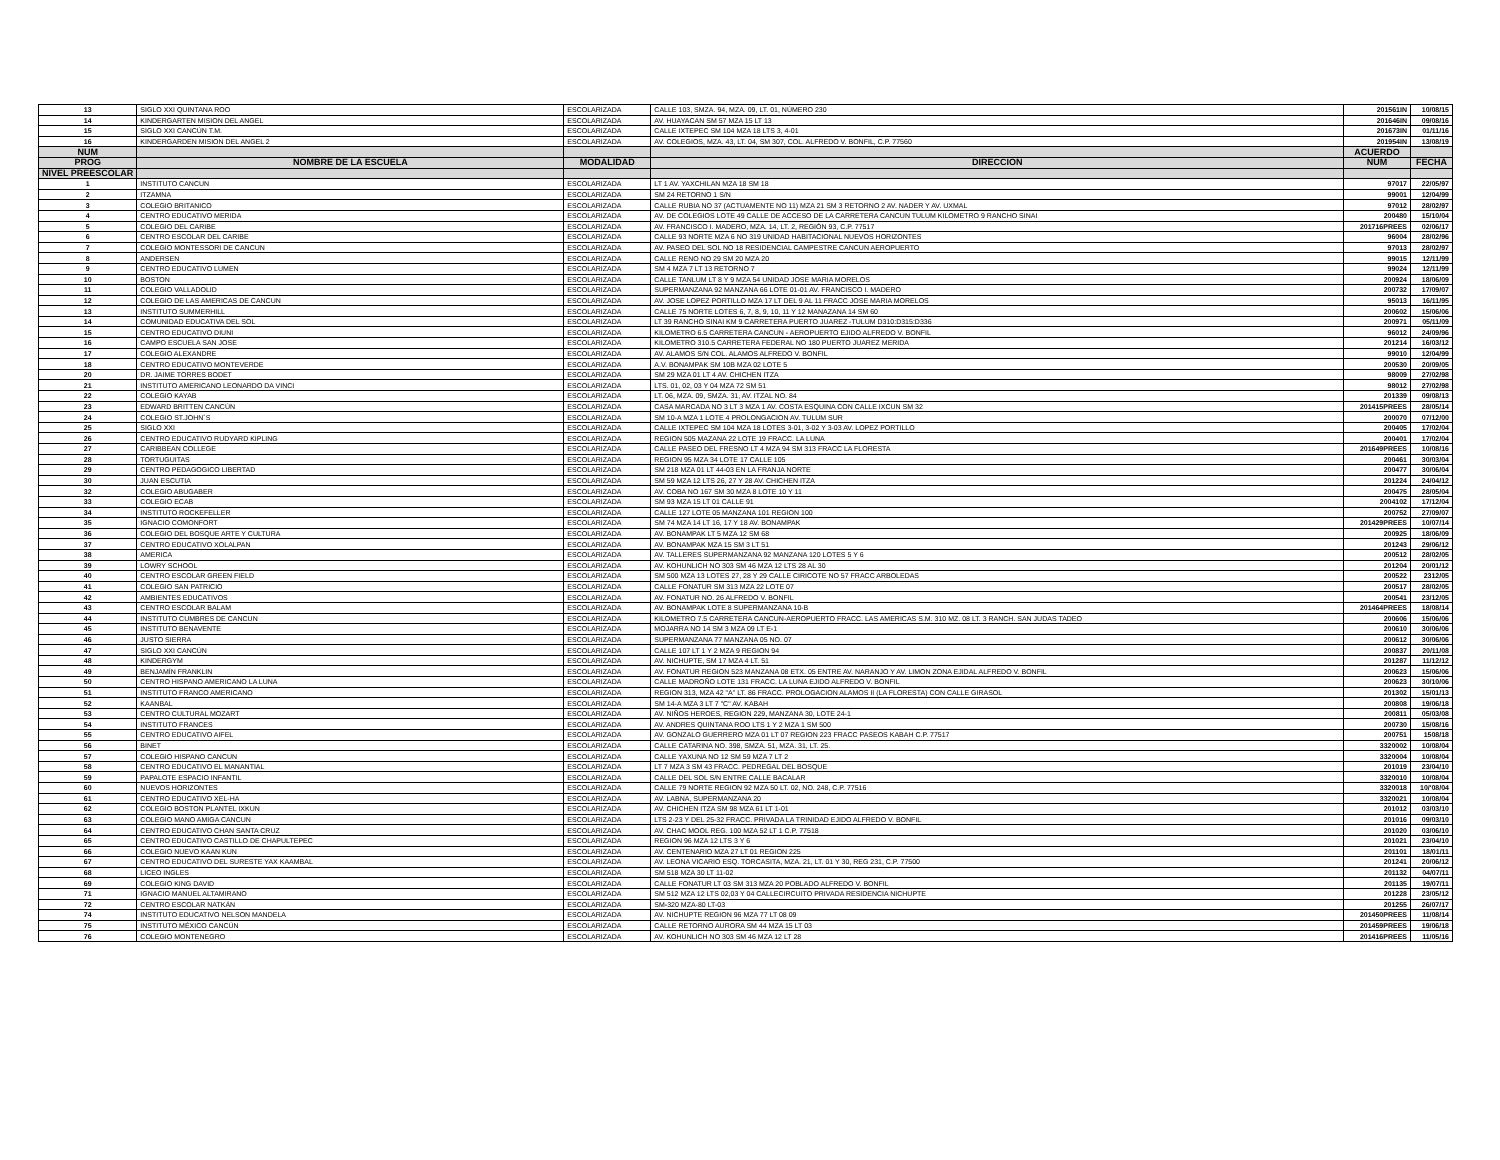| 13 | SIGLO XXI QUINTANA ROO | ESCOLARIZADA | CALLE 103, SMZA. 94, MZA. 09, LT. 01, NÚMERO 230 | 201561IN | 10/08/15 |
| 14 | KINDERGARTEN MISION DEL ANGEL | ESCOLARIZADA | AV. HUAYACAN SM 57 MZA 15 LT 13 | 201646IN | 09/08/16 |
| 15 | SIGLO XXI CANCÚN T.M. | ESCOLARIZADA | CALLE IXTEPEC SM 104 MZA 18 LTS 3, 4-01 | 201673IN | 01/11/16 |
| 16 | KINDERGARDEN MISION DEL ANGEL 2 | ESCOLARIZADA | AV. COLEGIOS, MZA. 43, LT. 04, SM 307, COL. ALFREDO V. BONFIL, C.P. 77560 | 201954IN | 13/08/19 |
| NUM | | | | ACUERDO | |
| PROG | NOMBRE DE LA ESCUELA | MODALIDAD | DIRECCIÓN | NUM | FECHA |
| NIVEL PREESCOLAR | | | | | |
| 1 | INSTITUTO CANCUN | ESCOLARIZADA | LT 1 AV. YAXCHILAN MZA 18 SM 18 | 97017 | 22/05/97 |
| 2 | ITZAMNA | ESCOLARIZADA | SM 24 RETORNO 1 S/N | 99001 | 12/04/99 |
| 3 | COLEGIO BRITANICO | ESCOLARIZADA | CALLE RUBIA NO 37 (ACTUAMENTE NO 11) MZA 21 SM 3 RETORNO 2 AV. NADER Y AV. UXMAL | 97012 | 28/02/97 |
| 4 | CENTRO EDUCATIVO MERIDA | ESCOLARIZADA | AV. DE COLEGIOS LOTE 49 CALLE DE ACCESO DE LA CARRETERA CANCUN TULUM KILOMETRO 9 RANCHO SINAI | 200480 | 15/10/04 |
| 5 | COLEGIO DEL CARIBE | ESCOLARIZADA | AV. FRANCISCO I. MADERO, MZA. 14, LT. 2, REGIÓN 93, C.P. 77517 | 201716PREES | 02/06/17 |
| 6 | CENTRO ESCOLAR DEL CARIBE | ESCOLARIZADA | CALLE 93 NORTE MZA 6 NO 319 UNIDAD HABITACIONAL NUEVOS HORIZONTES | 96004 | 28/02/96 |
| 7 | COLEGIO MONTESSORI DE CANCUN | ESCOLARIZADA | AV. PASEO DEL SOL NO 18 RESIDENCIAL CAMPESTRE CANCUN AEROPUERTO | 97013 | 28/02/97 |
| 8 | ANDERSEN | ESCOLARIZADA | CALLE RENO NO 29 SM 20 MZA 20 | 99015 | 12/11/99 |
| 9 | CENTRO EDUCATIVO LUMEN | ESCOLARIZADA | SM 4 MZA 7 LT 13 RETORNO 7 | 99024 | 12/11/99 |
| 10 | BOSTON | ESCOLARIZADA | CALLE TANLUM LT 8 Y 9 MZA 54 UNIDAD JOSE MARIA MORELOS | 200924 | 18/06/09 |
| 11 | COLEGIO VALLADOLID | ESCOLARIZADA | SUPERMANZANA 92 MANZANA 66 LOTE 01-01 AV. FRANCISCO I. MADERO | 200732 | 17/09/07 |
| 12 | COLEGIO DE LAS AMERICAS DE CANCUN | ESCOLARIZADA | AV. JOSE LOPEZ PORTILLO MZA 17 LT DEL 9 AL 11 FRACC JOSE MARIA MORELOS | 95013 | 16/11/95 |
| 13 | INSTITUTO SUMMERHILL | ESCOLARIZADA | CALLE 75 NORTE LOTES 6, 7, 8, 9, 10, 11 Y 12 MANAZANA 14 SM 60 | 200602 | 15/06/06 |
| 14 | COMUNIDAD EDUCATIVA DEL SOL | ESCOLARIZADA | LT 39 RANCHO SINAI KM 9 CARRETERA PUERTO JUAREZ -TULUM D310:D315:D336 | 200971 | 05/11/09 |
| 15 | CENTRO EDUCATIVO DIUNI | ESCOLARIZADA | KILOMETRO 6.5 CARRETERA CANCUN - AEROPUERTO EJIDO ALFREDO V. BONFIL | 96012 | 24/09/96 |
| 16 | CAMPO ESCUELA SAN JOSE | ESCOLARIZADA | KILOMETRO 310.5 CARRETERA FEDERAL NO 180 PUERTO JUAREZ MERIDA | 201214 | 16/03/12 |
| 17 | COLEGIO ALEXANDRE | ESCOLARIZADA | AV. ALAMOS S/N COL. ALAMOS ALFREDO V. BONFIL | 99010 | 12/04/99 |
| 18 | CENTRO EDUCATIVO MONTEVERDE | ESCOLARIZADA | A.V. BONAMPAK SM 10B MZA 02 LOTE 5 | 200530 | 20/09/05 |
| 20 | DR. JAIME TORRES BODET | ESCOLARIZADA | SM 29 MZA 01 LT 4 AV. CHICHEN ITZA | 98009 | 27/02/98 |
| 21 | INSTITUTO AMERICANO LEONARDO DA VINCI | ESCOLARIZADA | LTS. 01, 02, 03 Y 04 MZA 72 SM 51 | 98012 | 27/02/98 |
| 22 | COLEGIO KAYAB | ESCOLARIZADA | LT. 06, MZA. 09, SMZA. 31, AV. ITZAL NO. 84 | 201339 | 09/08/13 |
| 23 | EDWARD BRITTEN CANCÚN | ESCOLARIZADA | CASA MARCADA NO 3 LT 3 MZA 1 AV. COSTA ESQUINA CON CALLE IXCUN SM 32 | 201415PREES | 28/05/14 |
| 24 | COLEGIO ST.JOHN´S | ESCOLARIZADA | SM 10-A MZA 1 LOTE 4 PROLONGACION AV. TULUM SUR | 200070 | 07/12/00 |
| 25 | SIGLO XXI | ESCOLARIZADA | CALLE IXTEPEC SM 104 MZA 18 LOTES 3-01, 3-02 Y 3-03 AV. LOPEZ PORTILLO | 200405 | 17/02/04 |
| 26 | CENTRO EDUCATIVO RUDYARD KIPLING | ESCOLARIZADA | REGION 505 MAZANA 22 LOTE 19 FRACC. LA LUNA | 200401 | 17/02/04 |
| 27 | CARIBBEAN COLLEGE | ESCOLARIZADA | CALLE PASEO DEL FRESNO LT 4 MZA 94 SM 313 FRACC LA FLORESTA | 201649PREES | 10/08/16 |
| 28 | TORTUGUITAS | ESCOLARIZADA | REGION 95 MZA 34 LOTE 17 CALLE 105 | 200461 | 30/03/04 |
| 29 | CENTRO PEDAGOGICO LIBERTAD | ESCOLARIZADA | SM 218 MZA 01 LT 44-03 EN LA FRANJA NORTE | 200477 | 30/06/04 |
| 30 | JUAN ESCUTIA | ESCOLARIZADA | SM 59 MZA 12 LTS 26, 27 Y 28 AV. CHICHEN ITZA | 201224 | 24/04/12 |
| 32 | COLEGIO ABUGABER | ESCOLARIZADA | AV. COBA NO 167 SM 30 MZA 8 LOTE 10 Y 11 | 200475 | 28/05/04 |
| 33 | COLEGIO ECAB | ESCOLARIZADA | SM 93 MZA 15 LT 01 CALLE 91 | 2004102 | 17/12/04 |
| 34 | INSTITUTO ROCKEFELLER | ESCOLARIZADA | CALLE 127 LOTE 05 MANZANA 101 REGION 100 | 200752 | 27/09/07 |
| 35 | IGNACIO COMONFORT | ESCOLARIZADA | SM 74 MZA 14 LT 16, 17 Y 18 AV. BONAMPAK | 201429PREES | 10/07/14 |
| 36 | COLEGIO DEL BOSQUE ARTE Y CULTURA | ESCOLARIZADA | AV. BONAMPAK LT 5 MZA 12 SM 68 | 200925 | 18/06/09 |
| 37 | CENTRO EDUCATIVO XOLALPAN | ESCOLARIZADA | AV. BONAMPAK MZA 15 SM 3 LT 51 | 201243 | 29/06/12 |
| 38 | AMERICA | ESCOLARIZADA | AV. TALLERES SUPERMANZANA 92 MANZANA 120 LOTES 5 Y 6 | 200512 | 28/02/05 |
| 39 | LOWRY SCHOOL | ESCOLARIZADA | AV. KOHUNLICH NO 303 SM 46 MZA 12 LTS 28 AL 30 | 201204 | 20/01/12 |
| 40 | CENTRO ESCOLAR GREEN FIELD | ESCOLARIZADA | SM 500 MZA 13 LOTES 27, 28 Y 29 CALLE CIRICOTE NO 57 FRACC ARBOLEDAS | 200522 | 2312/05 |
| 41 | COLEGIO SAN PATRICIO | ESCOLARIZADA | CALLE FONATUR SM 313 MZA 22 LOTE 07 | 200517 | 28/02/05 |
| 42 | AMBIENTES EDUCATIVOS | ESCOLARIZADA | AV. FONATUR NO. 26 ALFREDO V. BONFIL | 200541 | 23/12/05 |
| 43 | CENTRO ESCOLAR BALAM | ESCOLARIZADA | AV. BONAMPAK LOTE 8 SUPERMANZANA 10-B | 201464PREES | 18/08/14 |
| 44 | INSTITUTO CUMBRES DE CANCUN | ESCOLARIZADA | KILOMETRO 7.5 CARRETERA CANCUN-AEROPUERTO FRACC. LAS AMERICAS S.M. 310 MZ. 08 LT. 3 RANCH. SAN JUDAS TADEO | 200606 | 15/06/06 |
| 45 | INSTITUTO BENAVENTE | ESCOLARIZADA | MOJARRA NO 14 SM 3 MZA 09 LT E-1 | 200610 | 30/06/06 |
| 46 | JUSTO SIERRA | ESCOLARIZADA | SUPERMANZANA 77 MANZANA 05 NO. 07 | 200612 | 30/06/06 |
| 47 | SIGLO XXI CANCÚN | ESCOLARIZADA | CALLE 107 LT 1 Y 2 MZA 9 REGION 94 | 200837 | 20/11/08 |
| 48 | KINDERGYM | ESCOLARIZADA | AV. NICHUPTE, SM 17 MZA 4 LT. 51 | 201287 | 11/12/12 |
| 49 | BENJAMÍN FRANKLIN | ESCOLARIZADA | AV. FONATUR REGION 523 MANZANA 08 ETX. 05 ENTRE AV. NARANJO Y AV. LIMON ZONA EJIDAL ALFREDO V. BONFIL | 200623 | 15/06/06 |
| 50 | CENTRO HISPANO AMERICANO LA LUNA | ESCOLARIZADA | CALLE MADROÑO LOTE 131 FRACC. LA LUNA EJIDO ALFREDO V. BONFIL | 200623 | 30/10/06 |
| 51 | INSTITUTO FRANCO AMERICANO | ESCOLARIZADA | REGION 313, MZA 42 "A" LT. 86 FRACC. PROLOGACION ALAMOS II (LA FLORESTA) CON CALLE GIRASOL | 201302 | 15/01/13 |
| 52 | KAANBAL | ESCOLARIZADA | SM 14-A MZA 3 LT 7 "C" AV. KABAH | 200808 | 19/06/18 |
| 53 | CENTRO CULTURAL MOZART | ESCOLARIZADA | AV. NIÑOS HEROES, REGION 229, MANZANA 30, LOTE 24-1 | 200811 | 05/03/08 |
| 54 | INSTITUTO FRANCES | ESCOLARIZADA | AV. ANDRES QUINTANA ROO LTS 1 Y 2 MZA 1 SM 500 | 200730 | 15/08/16 |
| 55 | CENTRO EDUCATIVO AIFEL | ESCOLARIZADA | AV. GONZALO GUERRERO MZA 01 LT 07 REGION 223 FRACC PASEOS KABAH C.P. 77517 | 200751 | 1508/18 |
| 56 | BINET | ESCOLARIZADA | CALLE CATARINA NO. 398, SMZA. 51, MZA. 31, LT. 25. | 3320002 | 10/08/04 |
| 57 | COLEGIO HISPANO CANCUN | ESCOLARIZADA | CALLE YAXUNA NO 12 SM 59 MZA 7 LT 2 | 3320004 | 10/08/04 |
| 58 | CENTRO EDUCATIVO EL MANANTIAL | ESCOLARIZADA | LT 7 MZA 3 SM 43 FRACC. PEDREGAL DEL BOSQUE | 201019 | 23/04/10 |
| 59 | PAPALOTE ESPACIO INFANTIL | ESCOLARIZADA | CALLE DEL SOL S/N ENTRE CALLE BACALAR | 3320010 | 10/08/04 |
| 60 | NUEVOS HORIZONTES | ESCOLARIZADA | CALLE 79 NORTE REGION 92 MZA 50 LT. 02, NO. 248, C.P. 77516 | 3320018 | 10/'08/04 |
| 61 | CENTRO EDUCATIVO XEL-HA | ESCOLARIZADA | AV. LABNA, SUPERMANZANA 20 | 3320021 | 10/08/04 |
| 62 | COLEGIO BOSTON PLANTEL IXKUN | ESCOLARIZADA | AV. CHICHEN ITZA SM 98 MZA 61 LT 1-01 | 201012 | 03/03/10 |
| 63 | COLEGIO MANO AMIGA CANCUN | ESCOLARIZADA | LTS 2-23 Y DEL 25-32 FRACC. PRIVADA LA TRINIDAD EJIDO ALFREDO V. BONFIL | 201016 | 09/03/10 |
| 64 | CENTRO EDUCATIVO CHAN SANTA CRUZ | ESCOLARIZADA | AV. CHAC MOOL REG. 100 MZA 52 LT 1 C.P. 77518 | 201020 | 03/06/10 |
| 65 | CENTRO EDUCATIVO CASTILLO DE CHAPULTEPEC | ESCOLARIZADA | REGION 96 MZA 12 LTS 3 Y 6 | 201021 | 23/04/10 |
| 66 | COLEGIO NUEVO KAAN KUN | ESCOLARIZADA | AV. CENTENARIO MZA 27 LT 01 REGION 225 | 201101 | 18/01/11 |
| 67 | CENTRO EDUCATIVO DEL SURESTE YAX KAAMBAL | ESCOLARIZADA | AV. LEONA VICARIO ESQ. TORCASITA, MZA. 21, LT. 01 Y 30, REG 231, C.P. 77500 | 201241 | 20/06/12 |
| 68 | LICEO INGLES | ESCOLARIZADA | SM 518 MZA 30 LT 11-02 | 201132 | 04/07/11 |
| 69 | COLEGIO KING DAVID | ESCOLARIZADA | CALLE FONATUR LT 03 SM 313 MZA 20 POBLADO ALFREDO V. BONFIL | 201135 | 19/07/11 |
| 71 | IGNACIO MANUEL ALTAMIRANO | ESCOLARIZADA | SM 512 MZA 12 LTS 02,03 Y 04 CALLECIRCUITO PRIVADA RESIDENCIA NICHUPTE | 201228 | 23/05/12 |
| 72 | CENTRO ESCOLAR NATKÁN | ESCOLARIZADA | SM-320 MZA-80 LT-03 | 201255 | 26/07/17 |
| 74 | INSTITUTO EDUCATIVO NELSON MANDELA | ESCOLARIZADA | AV. NICHUPTE REGION 96 MZA 77 LT 08 09 | 201450PREES | 11/08/14 |
| 75 | INSTITUTO MÉXICO CANCÚN | ESCOLARIZADA | CALLE RETORNO AURORA SM 44 MZA 15 LT 03 | 201459PREES | 19/06/18 |
| 76 | COLEGIO MONTENEGRO | ESCOLARIZADA | AV. KOHUNLICH NO 303 SM 46 MZA 12 LT 28 | 201416PREES | 11/05/16 |